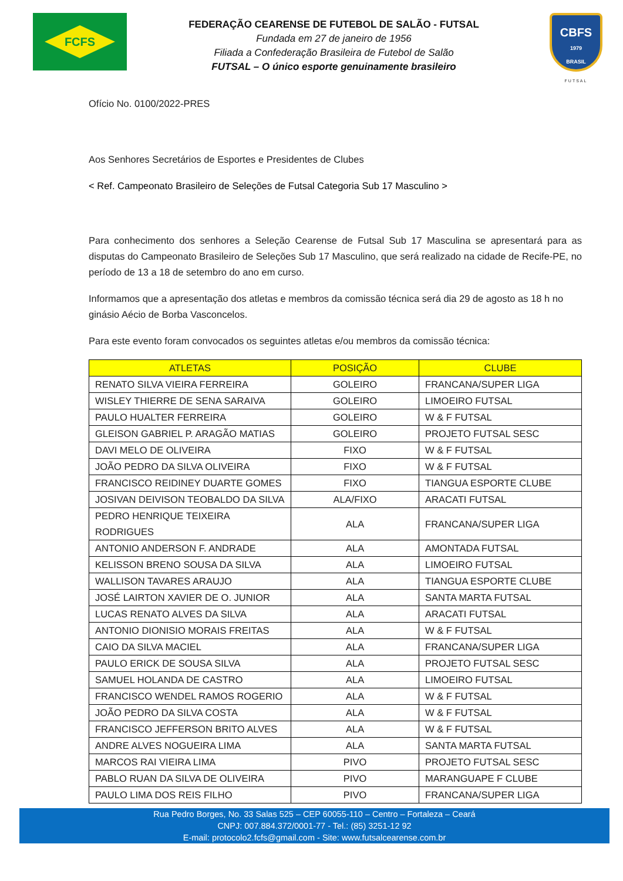FCFS
FEDERAÇÃO CEARENSE DE FUTEBOL DE SALÃO - FUTSAL
Fundada em 27 de janeiro de 1956
Filiada a Confederação Brasileira de Futebol de Salão
FUTSAL – O único esporte genuinamente brasileiro
CBFS
1979
BRASIL
FUTSAL
Ofício No. 0100/2022-PRES
Aos Senhores Secretários de Esportes e Presidentes de Clubes
< Ref. Campeonato Brasileiro de Seleções de Futsal Categoria Sub 17 Masculino >
Para conhecimento dos senhores a Seleção Cearense de Futsal Sub 17 Masculina se apresentará para as disputas do Campeonato Brasileiro de Seleções Sub 17 Masculino, que será realizado na cidade de Recife-PE, no período de 13 a 18 de setembro do ano em curso.
Informamos que a apresentação dos atletas e membros da comissão técnica será dia 29 de agosto as 18 h no ginásio Aécio de Borba Vasconcelos.
Para este evento foram convocados os seguintes atletas e/ou membros da comissão técnica:
| ATLETAS | POSIÇÃO | CLUBE |
| --- | --- | --- |
| RENATO SILVA VIEIRA FERREIRA | GOLEIRO | FRANCANA/SUPER LIGA |
| WISLEY THIERRE DE SENA SARAIVA | GOLEIRO | LIMOEIRO FUTSAL |
| PAULO HUALTER FERREIRA | GOLEIRO | W & F FUTSAL |
| GLEISON GABRIEL P. ARAGÃO MATIAS | GOLEIRO | PROJETO FUTSAL SESC |
| DAVI MELO DE OLIVEIRA | FIXO | W & F FUTSAL |
| JOÃO PEDRO DA SILVA OLIVEIRA | FIXO | W & F FUTSAL |
| FRANCISCO REIDINEY DUARTE GOMES | FIXO | TIANGUA ESPORTE CLUBE |
| JOSIVAN DEIVISON TEOBALDO DA SILVA | ALA/FIXO | ARACATI FUTSAL |
| PEDRO HENRIQUE TEIXEIRA RODRIGUES | ALA | FRANCANA/SUPER LIGA |
| ANTONIO ANDERSON F. ANDRADE | ALA | AMONTADA FUTSAL |
| KELISSON BRENO SOUSA DA SILVA | ALA | LIMOEIRO FUTSAL |
| WALLISON TAVARES ARAUJO | ALA | TIANGUA ESPORTE CLUBE |
| JOSÉ LAIRTON XAVIER DE O. JUNIOR | ALA | SANTA MARTA FUTSAL |
| LUCAS RENATO ALVES DA SILVA | ALA | ARACATI FUTSAL |
| ANTONIO DIONISIO MORAIS FREITAS | ALA | W & F FUTSAL |
| CAIO DA SILVA MACIEL | ALA | FRANCANA/SUPER LIGA |
| PAULO ERICK DE SOUSA SILVA | ALA | PROJETO FUTSAL SESC |
| SAMUEL HOLANDA DE CASTRO | ALA | LIMOEIRO FUTSAL |
| FRANCISCO WENDEL RAMOS ROGERIO | ALA | W & F FUTSAL |
| JOÃO PEDRO DA SILVA COSTA | ALA | W & F FUTSAL |
| FRANCISCO JEFFERSON BRITO ALVES | ALA | W & F FUTSAL |
| ANDRE ALVES NOGUEIRA LIMA | ALA | SANTA MARTA FUTSAL |
| MARCOS RAI VIEIRA LIMA | PIVO | PROJETO FUTSAL SESC |
| PABLO RUAN DA SILVA DE OLIVEIRA | PIVO | MARANGUAPE F CLUBE |
| PAULO LIMA DOS REIS FILHO | PIVO | FRANCANA/SUPER LIGA |
Rua Pedro Borges, No. 33 Salas 525 – CEP 60055-110 – Centro – Fortaleza – Ceará
CNPJ: 007.884.372/0001-77 - Tel.: (85) 3251-12 92
E-mail: protocolo2.fcfs@gmail.com - Site: www.futsalcearense.com.br